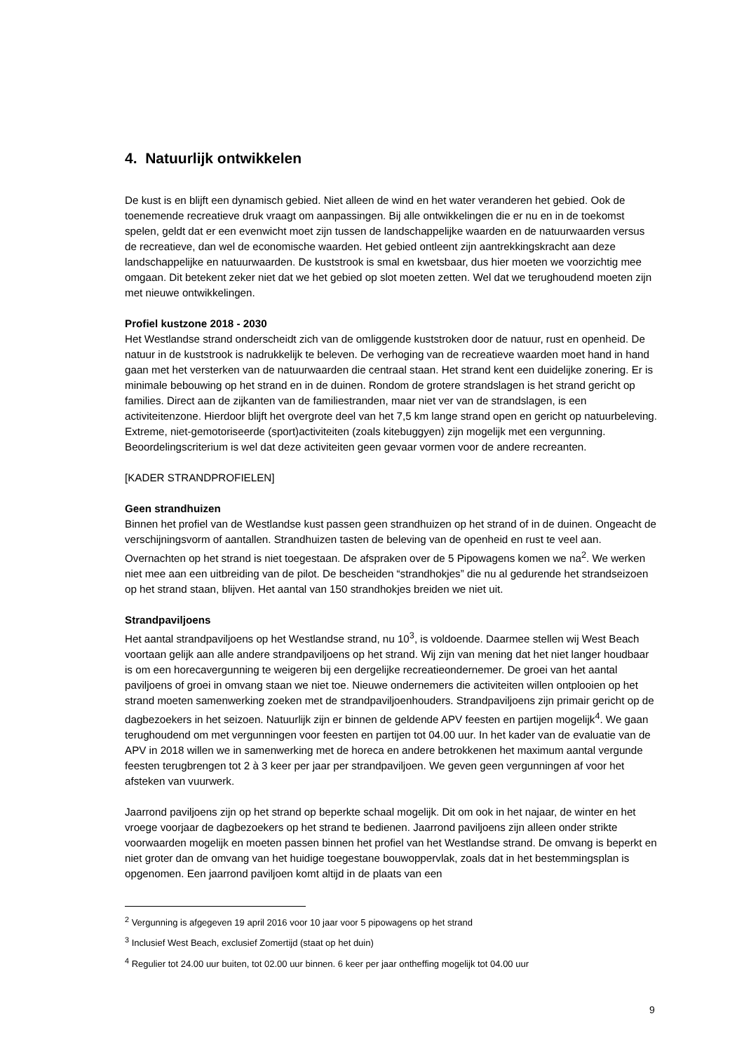4. Natuurlijk ontwikkelen
De kust is en blijft een dynamisch gebied. Niet alleen de wind en het water veranderen het gebied. Ook de toenemende recreatieve druk vraagt om aanpassingen. Bij alle ontwikkelingen die er nu en in de toekomst spelen, geldt dat er een evenwicht moet zijn tussen de landschappelijke waarden en de natuurwaarden versus de recreatieve, dan wel de economische waarden. Het gebied ontleent zijn aantrekkingskracht aan deze landschappelijke en natuurwaarden. De kuststrook is smal en kwetsbaar, dus hier moeten we voorzichtig mee omgaan. Dit betekent zeker niet dat we het gebied op slot moeten zetten. Wel dat we terughoudend moeten zijn met nieuwe ontwikkelingen.
Profiel kustzone 2018 - 2030
Het Westlandse strand onderscheidt zich van de omliggende kuststroken door de natuur, rust en openheid. De natuur in de kuststrook is nadrukkelijk te beleven. De verhoging van de recreatieve waarden moet hand in hand gaan met het versterken van de natuurwaarden die centraal staan. Het strand kent een duidelijke zonering. Er is minimale bebouwing op het strand en in de duinen. Rondom de grotere strandslagen is het strand gericht op families. Direct aan de zijkanten van de familiestranden, maar niet ver van de strandslagen, is een activiteitenzone. Hierdoor blijft het overgrote deel van het 7,5 km lange strand open en gericht op natuurbeleving. Extreme, niet-gemotoriseerde (sport)activiteiten (zoals kitebuggyen) zijn mogelijk met een vergunning. Beoordelingscriterium is wel dat deze activiteiten geen gevaar vormen voor de andere recreanten.
[KADER STRANDPROFIELEN]
Geen strandhuizen
Binnen het profiel van de Westlandse kust passen geen strandhuizen op het strand of in de duinen. Ongeacht de verschijningsvorm of aantallen. Strandhuizen tasten de beleving van de openheid en rust te veel aan. Overnachten op het strand is niet toegestaan. De afspraken over de 5 Pipowagens komen we na<sup>2</sup>. We werken niet mee aan een uitbreiding van de pilot. De bescheiden “strandhokjes” die nu al gedurende het strandseizoen op het strand staan, blijven. Het aantal van 150 strandhokjes breiden we niet uit.
Strandpaviljoens
Het aantal strandpaviljoens op het Westlandse strand, nu 10<sup>3</sup>, is voldoende. Daarmee stellen wij West Beach voortaan gelijk aan alle andere strandpaviljoens op het strand. Wij zijn van mening dat het niet langer houdbaar is om een horecavergunning te weigeren bij een dergelijke recreatieondernemer. De groei van het aantal paviljoens of groei in omvang staan we niet toe. Nieuwe ondernemers die activiteiten willen ontplooien op het strand moeten samenwerking zoeken met de strandpaviljoenhouders. Strandpaviljoens zijn primair gericht op de dagbezoekers in het seizoen. Natuurlijk zijn er binnen de geldende APV feesten en partijen mogelijk<sup>4</sup>. We gaan terughoudend om met vergunningen voor feesten en partijen tot 04.00 uur. In het kader van de evaluatie van de APV in 2018 willen we in samenwerking met de horeca en andere betrokkenen het maximum aantal vergunde feesten terugbrengen tot 2 à 3 keer per jaar per strandpaviljoen. We geven geen vergunningen af voor het afsteken van vuurwerk.
Jaarrond paviljoens zijn op het strand op beperkte schaal mogelijk. Dit om ook in het najaar, de winter en het vroege voorjaar de dagbezoekers op het strand te bedienen. Jaarrond paviljoens zijn alleen onder strikte voorwaarden mogelijk en moeten passen binnen het profiel van het Westlandse strand. De omvang is beperkt en niet groter dan de omvang van het huidige toegestane bouwoppervlak, zoals dat in het bestemmingsplan is opgenomen. Een jaarrond paviljoen komt altijd in de plaats van een
<sup>2</sup> Vergunning is afgegeven 19 april 2016 voor 10 jaar voor 5 pipowagens op het strand
<sup>3</sup> Inclusief West Beach, exclusief Zomertijd (staat op het duin)
<sup>4</sup> Regulier tot 24.00 uur buiten, tot 02.00 uur binnen. 6 keer per jaar ontheffing mogelijk tot 04.00 uur
9